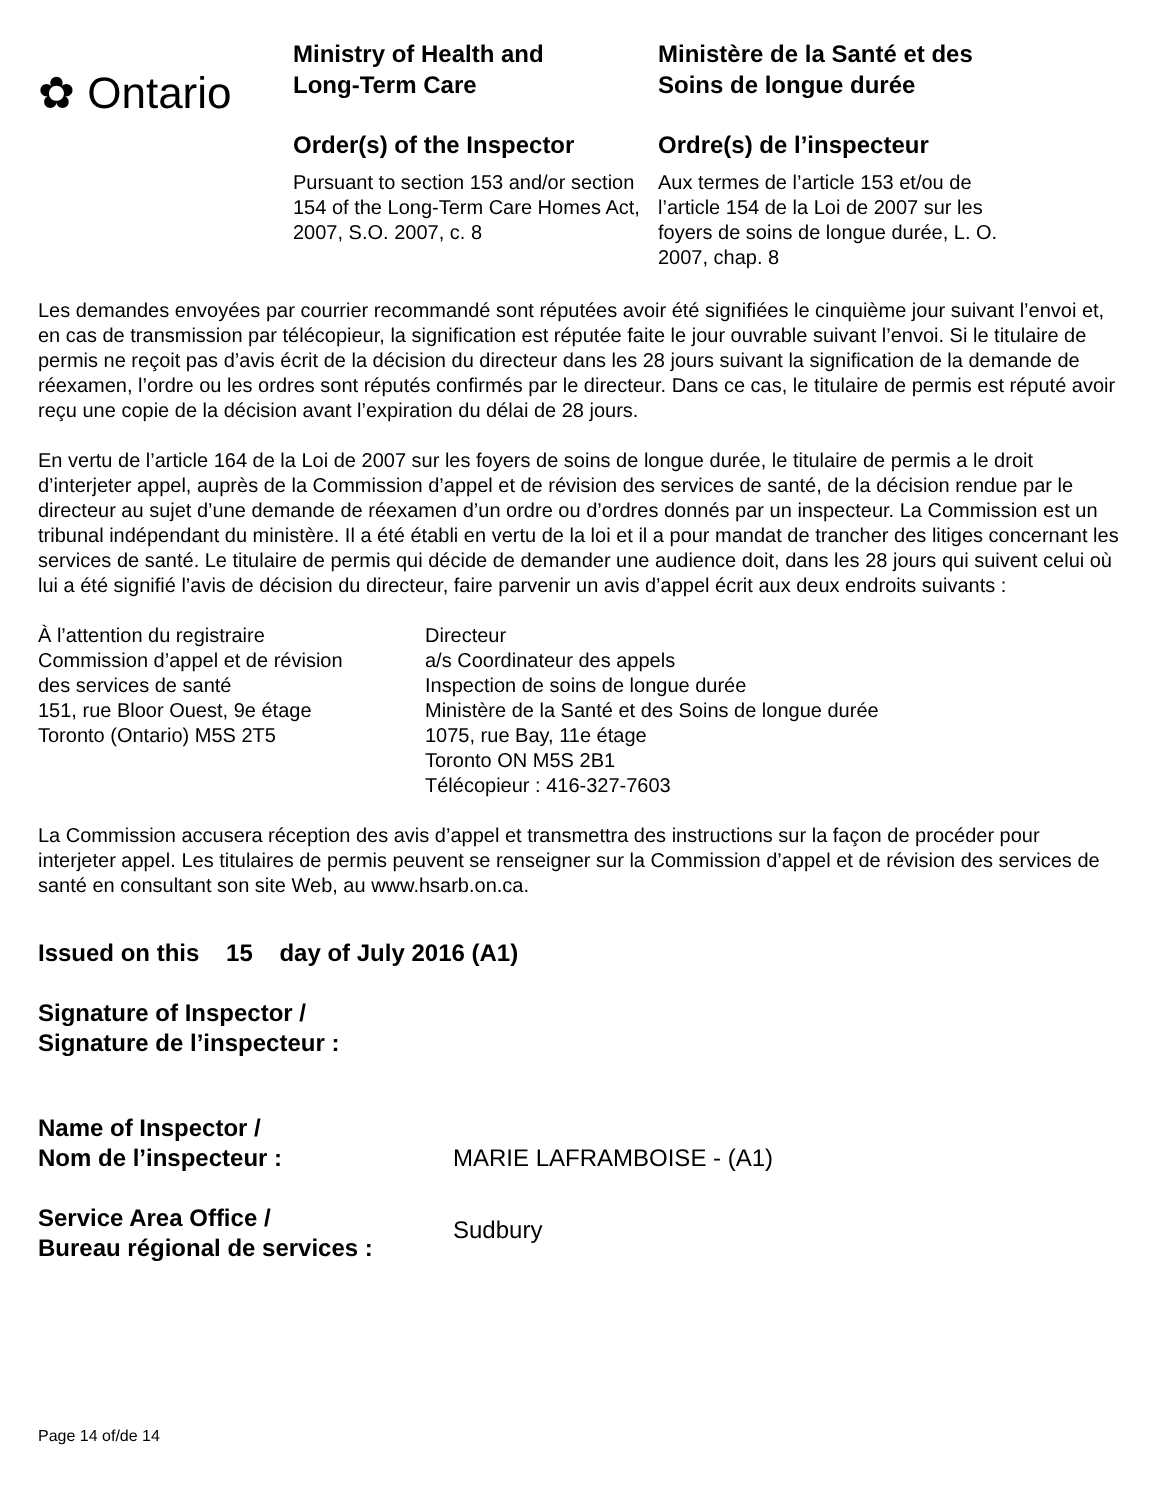✿ Ontario
Ministry of Health and
Long-Term Care
Order(s) of the Inspector
Pursuant to section 153 and/or section 154 of the Long-Term Care Homes Act, 2007, S.O. 2007, c. 8
Ministère de la Santé et des
Soins de longue durée
Ordre(s) de l’inspecteur
Aux termes de l’article 153 et/ou de l’article 154 de la Loi de 2007 sur les foyers de soins de longue durée, L. O. 2007, chap. 8
Les demandes envoyées par courrier recommandé sont réputées avoir été signifiées le cinquième jour suivant l’envoi et, en cas de transmission par télécopieur, la signification est réputée faite le jour ouvrable suivant l’envoi. Si le titulaire de permis ne reçoit pas d’avis écrit de la décision du directeur dans les 28 jours suivant la signification de la demande de réexamen, l’ordre ou les ordres sont réputés confirmés par le directeur. Dans ce cas, le titulaire de permis est réputé avoir reçu une copie de la décision avant l’expiration du délai de 28 jours.
En vertu de l’article 164 de la Loi de 2007 sur les foyers de soins de longue durée, le titulaire de permis a le droit d’interjeter appel, auprès de la Commission d’appel et de révision des services de santé, de la décision rendue par le directeur au sujet d’une demande de réexamen d’un ordre ou d’ordres donnés par un inspecteur. La Commission est un tribunal indépendant du ministère. Il a été établi en vertu de la loi et il a pour mandat de trancher des litiges concernant les services de santé. Le titulaire de permis qui décide de demander une audience doit, dans les 28 jours qui suivent celui où lui a été signifié l’avis de décision du directeur, faire parvenir un avis d’appel écrit aux deux endroits suivants :
À l’attention du registraire
Commission d’appel et de révision
des services de santé
151, rue Bloor Ouest, 9e étage
Toronto (Ontario) M5S 2T5
Directeur
a/s Coordinateur des appels
Inspection de soins de longue durée
Ministère de la Santé et des Soins de longue durée
1075, rue Bay, 11e étage
Toronto ON M5S 2B1
Télécopieur : 416-327-7603
La Commission accusera réception des avis d’appel et transmettra des instructions sur la façon de procéder pour interjeter appel. Les titulaires de permis peuvent se renseigner sur la Commission d’appel et de révision des services de santé en consultant son site Web, au www.hsarb.on.ca.
Issued on this 15 day of July 2016 (A1)
Signature of Inspector /
Signature de l’inspecteur :
Name of Inspector /
Nom de l’inspecteur :
MARIE LAFRAMBOISE - (A1)
Service Area Office /
Bureau régional de services :
Sudbury
Page 14 of/de 14